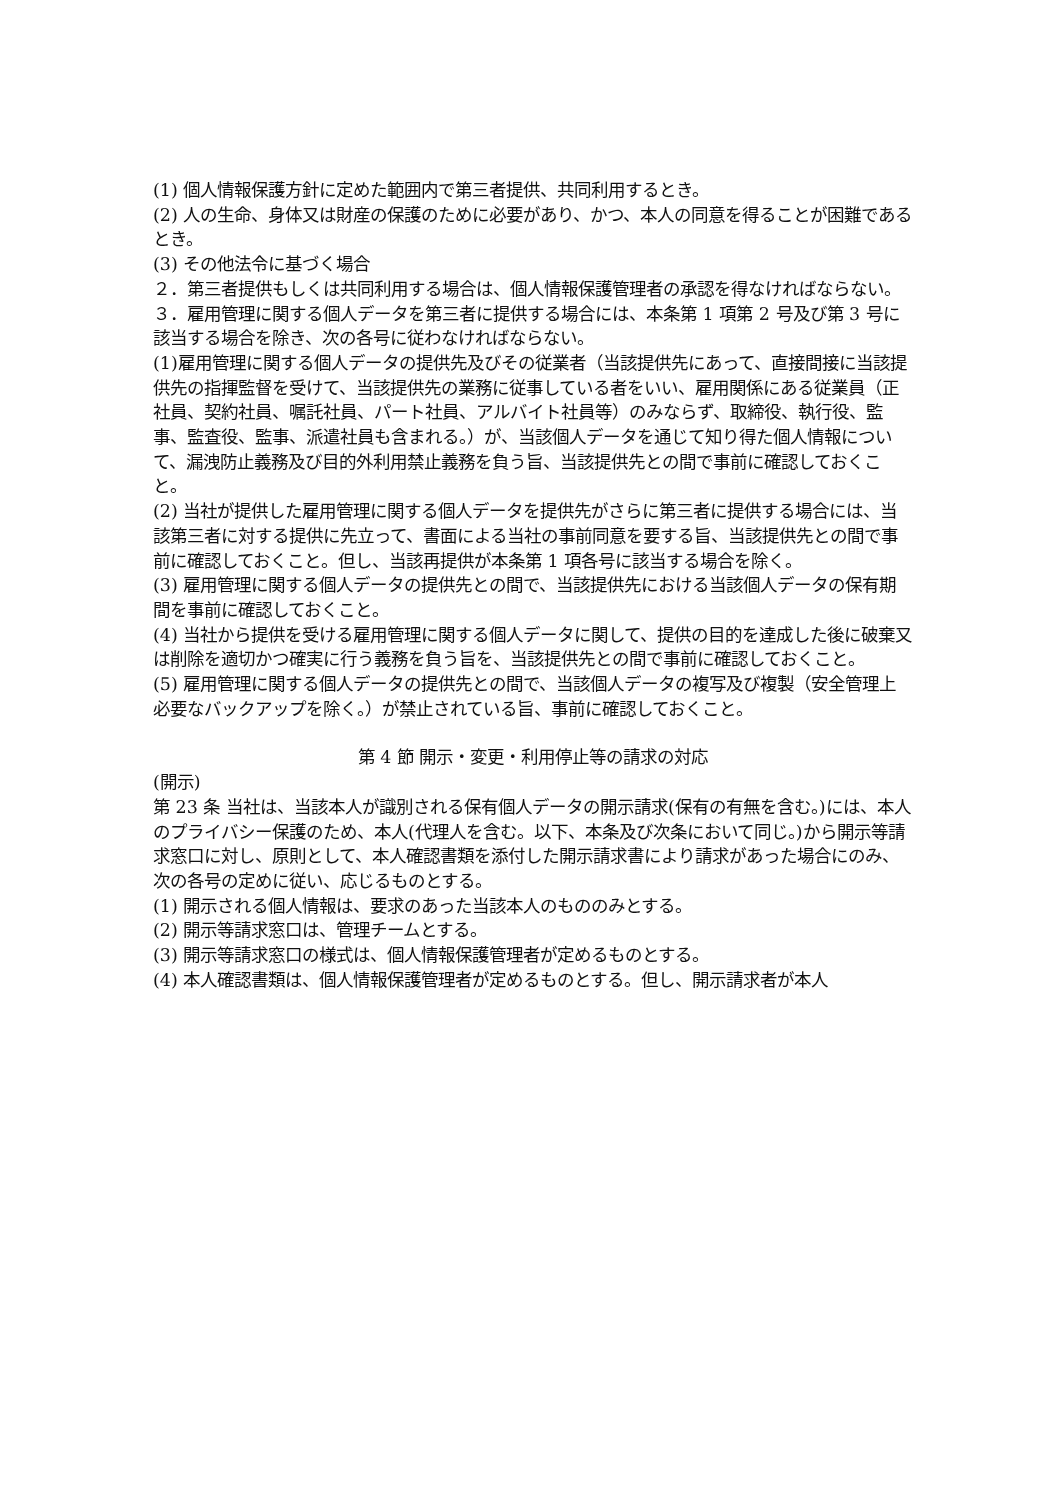(1) 個人情報保護方針に定めた範囲内で第三者提供、共同利用するとき。
(2) 人の生命、身体又は財産の保護のために必要があり、かつ、本人の同意を得ることが困難であるとき。
(3) その他法令に基づく場合
２．第三者提供もしくは共同利用する場合は、個人情報保護管理者の承認を得なければならない。
３．雇用管理に関する個人データを第三者に提供する場合には、本条第 1 項第 2 号及び第 3 号に該当する場合を除き、次の各号に従わなければならない。
(1)雇用管理に関する個人データの提供先及びその従業者（当該提供先にあって、直接間接に当該提供先の指揮監督を受けて、当該提供先の業務に従事している者をいい、雇用関係にある従業員（正社員、契約社員、嘱託社員、パート社員、アルバイト社員等）のみならず、取締役、執行役、監事、監査役、監事、派遣社員も含まれる。）が、当該個人データを通じて知り得た個人情報について、漏洩防止義務及び目的外利用禁止義務を負う旨、当該提供先との間で事前に確認しておくこと。
(2) 当社が提供した雇用管理に関する個人データを提供先がさらに第三者に提供する場合には、当該第三者に対する提供に先立って、書面による当社の事前同意を要する旨、当該提供先との間で事前に確認しておくこと。但し、当該再提供が本条第 1 項各号に該当する場合を除く。
(3) 雇用管理に関する個人データの提供先との間で、当該提供先における当該個人データの保有期間を事前に確認しておくこと。
(4) 当社から提供を受ける雇用管理に関する個人データに関して、提供の目的を達成した後に破棄又は削除を適切かつ確実に行う義務を負う旨を、当該提供先との間で事前に確認しておくこと。
(5) 雇用管理に関する個人データの提供先との間で、当該個人データの複写及び複製（安全管理上必要なバックアップを除く。）が禁止されている旨、事前に確認しておくこと。
第 4 節 開示・変更・利用停止等の請求の対応
(開示)
第 23 条 当社は、当該本人が識別される保有個人データの開示請求(保有の有無を含む。)には、本人のプライバシー保護のため、本人(代理人を含む。以下、本条及び次条において同じ。)から開示等請求窓口に対し、原則として、本人確認書類を添付した開示請求書により請求があった場合にのみ、次の各号の定めに従い、応じるものとする。
(1) 開示される個人情報は、要求のあった当該本人のもののみとする。
(2) 開示等請求窓口は、管理チームとする。
(3) 開示等請求窓口の様式は、個人情報保護管理者が定めるものとする。
(4) 本人確認書類は、個人情報保護管理者が定めるものとする。但し、開示請求者が本人